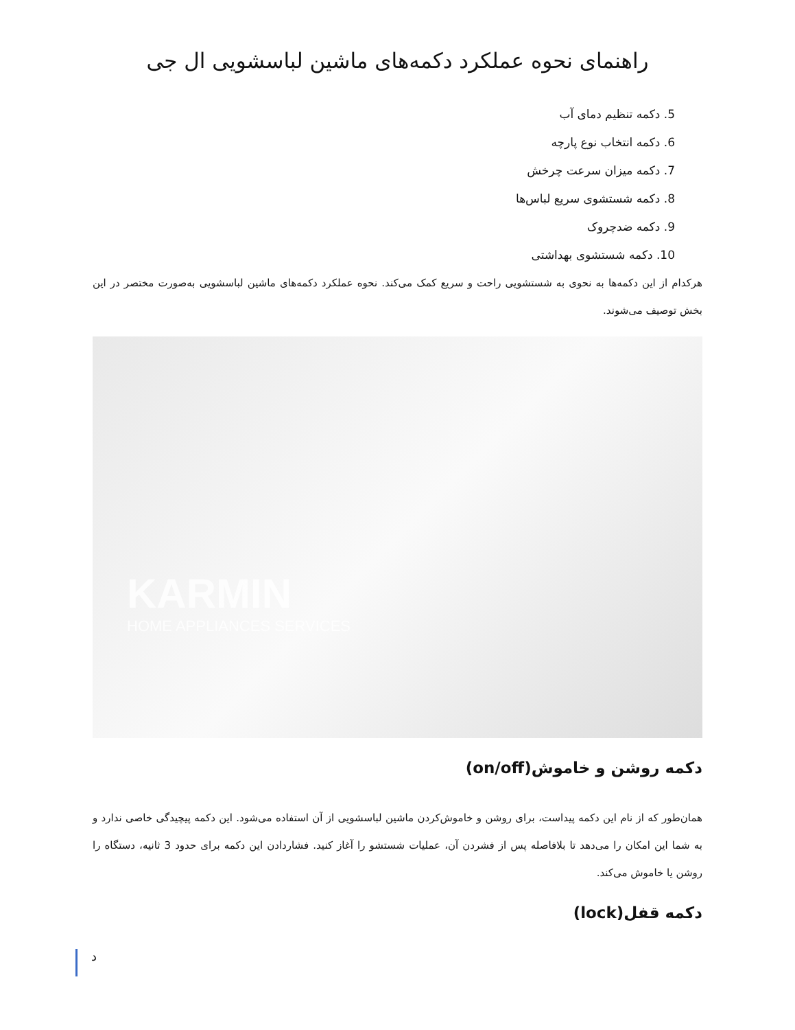راهنمای نحوه عملکرد دکمه‌های ماشین لباسشویی ال جی
5. دکمه تنظیم دمای آب
6. دکمه انتخاب نوع پارچه
7. دکمه میزان سرعت چرخش
8. دکمه شستشوی سریع لباس‌ها
9. دکمه ضدچروک
10. دکمه شستشوی بهداشتی
هرکدام از این دکمه‌ها به نحوی به شستشویی راحت و سریع کمک می‌کند. نحوه عملکرد دکمه‌های ماشین لباسشویی به‌صورت مختصر در این بخش توصیف می‌شوند.
KARMIN
HOME APPLIANCES SERVICES
دکمه روشن و خاموش(on/off)
همان‌طور که از نام این دکمه پیداست، برای روشن و خاموش‌کردن ماشین لباسشویی از آن استفاده می‌شود. این دکمه پیچیدگی خاصی ندارد و به شما این امکان را می‌دهد تا بلافاصله پس از فشردن آن، عملیات شستشو را آغاز کنید. فشاردادن این دکمه برای حدود 3 ثانیه، دستگاه را روشن یا خاموش می‌کند.
دکمه قفل(lock)
د